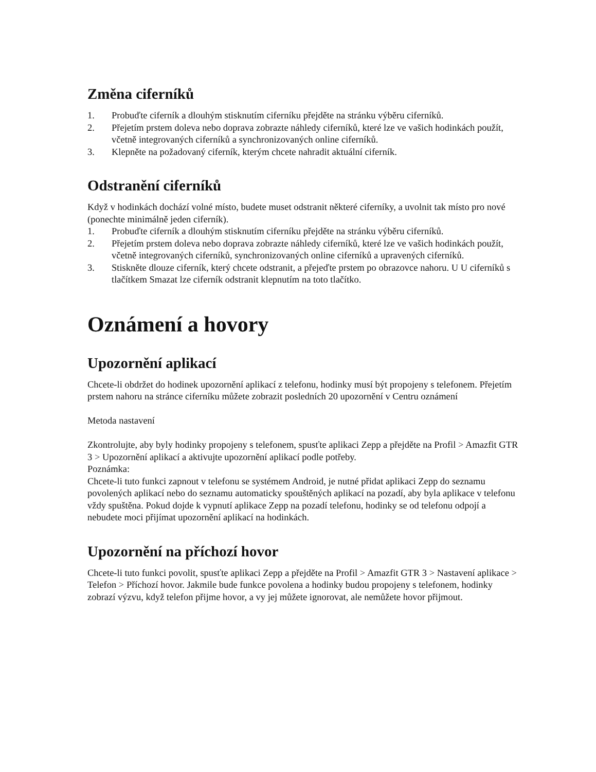Změna ciferníků
1. Probuďte ciferník a dlouhým stisknutím ciferníku přejděte na stránku výběru ciferníků.
2. Přejetím prstem doleva nebo doprava zobrazte náhledy ciferníků, které lze ve vašich hodinkách použít, včetně integrovaných ciferníků a synchronizovaných online ciferníků.
3. Klepněte na požadovaný ciferník, kterým chcete nahradit aktuální ciferník.
Odstranění ciferníků
Když v hodinkách dochází volné místo, budete muset odstranit některé ciferníky, a uvolnit tak místo pro nové (ponechte minimálně jeden ciferník).
1. Probuďte ciferník a dlouhým stisknutím ciferníku přejděte na stránku výběru ciferníků.
2. Přejetím prstem doleva nebo doprava zobrazte náhledy ciferníků, které lze ve vašich hodinkách použít, včetně integrovaných ciferníků, synchronizovaných online ciferníků a upravených ciferníků.
3. Stiskněte dlouze ciferník, který chcete odstranit, a přejeďte prstem po obrazovce nahoru. U U ciferníků s tlačítkem Smazat lze ciferník odstranit klepnutím na toto tlačítko.
Oznámení a hovory
Upozornění aplikací
Chcete-li obdržet do hodinek upozornění aplikací z telefonu, hodinky musí být propojeny s telefonem. Přejetím prstem nahoru na stránce ciferníku můžete zobrazit posledních 20 upozornění v Centru oznámení
Metoda nastavení
Zkontrolujte, aby byly hodinky propojeny s telefonem, spusťte aplikaci Zepp a přejděte na Profil > Amazfit GTR 3 > Upozornění aplikací a aktivujte upozornění aplikací podle potřeby.
Poznámka:
Chcete-li tuto funkci zapnout v telefonu se systémem Android, je nutné přidat aplikaci Zepp do seznamu povolených aplikací nebo do seznamu automaticky spouštěných aplikací na pozadí, aby byla aplikace v telefonu vždy spuštěna. Pokud dojde k vypnutí aplikace Zepp na pozadí telefonu, hodinky se od telefonu odpojí a nebudete moci přijímat upozornění aplikací na hodinkách.
Upozornění na příchozí hovor
Chcete-li tuto funkci povolit, spusťte aplikaci Zepp a přejděte na Profil > Amazfit GTR 3 > Nastavení aplikace > Telefon > Příchozí hovor. Jakmile bude funkce povolena a hodinky budou propojeny s telefonem, hodinky zobrazí výzvu, když telefon přijme hovor, a vy jej můžete ignorovat, ale nemůžete hovor přijmout.